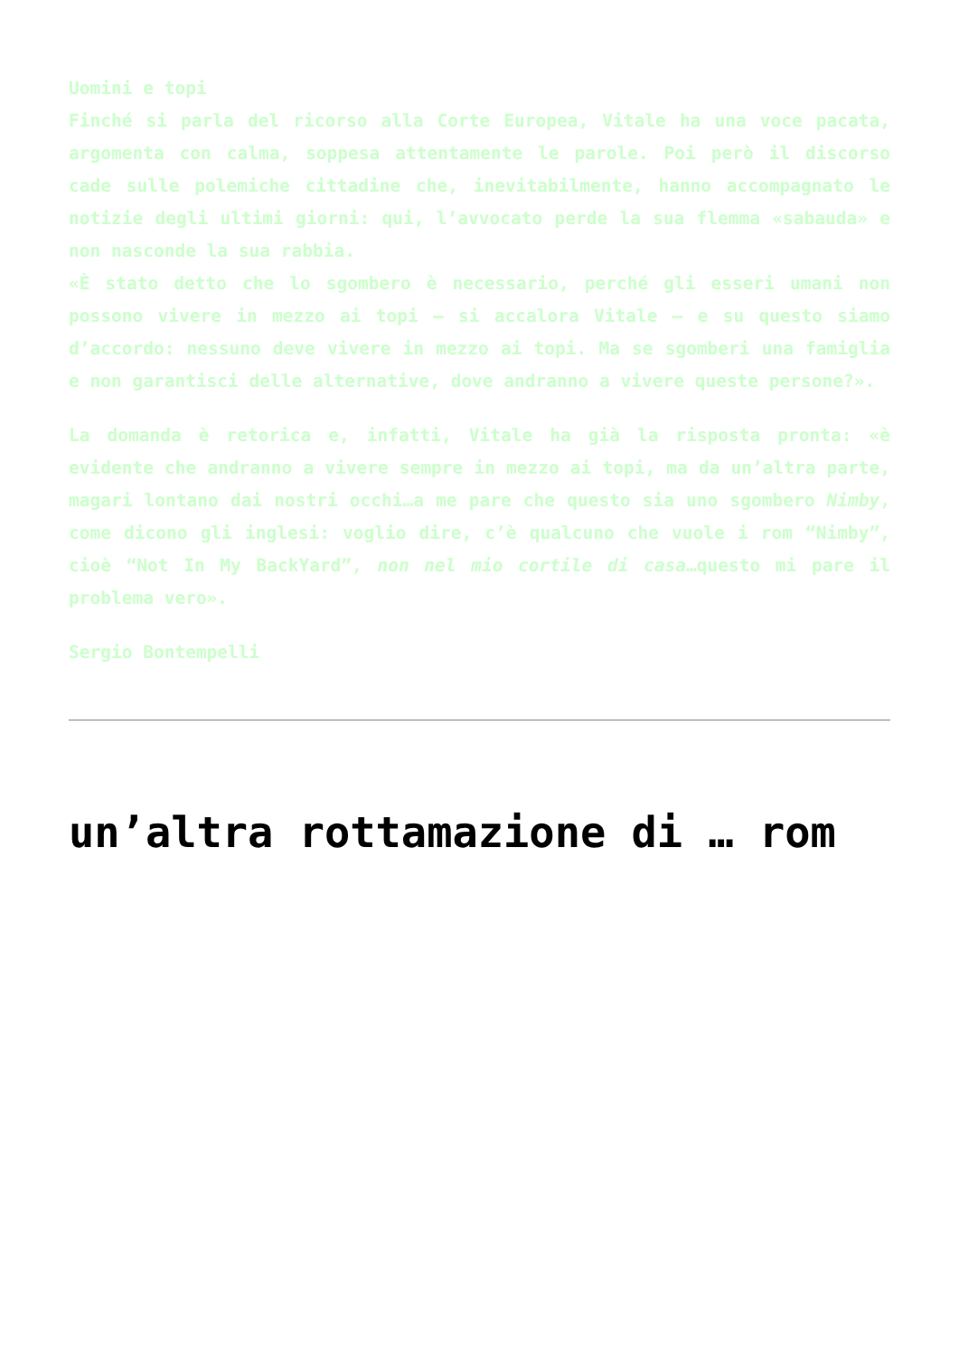Uomini e topi
Finché si parla del ricorso alla Corte Europea, Vitale ha una voce pacata, argomenta con calma, soppesa attentamente le parole. Poi però il discorso cade sulle polemiche cittadine che, inevitabilmente, hanno accompagnato le notizie degli ultimi giorni: qui, l’avvocato perde la sua flemma «sabauda» e non nasconde la sua rabbia.
«È stato detto che lo sgombero è necessario, perché gli esseri umani non possono vivere in mezzo ai topi – si accalora Vitale – e su questo siamo d’accordo: nessuno deve vivere in mezzo ai topi. Ma se sgomberi una famiglia e non garantisci delle alternative, dove andranno a vivere queste persone?».
La domanda è retorica e, infatti, Vitale ha già la risposta pronta: «è evidente che andranno a vivere sempre in mezzo ai topi, ma da un’altra parte, magari lontano dai nostri occhi…a me pare che questo sia uno sgombero Nimby, come dicono gli inglesi: voglio dire, c’è qualcuno che vuole i rom “Nimby”, cioè “Not In My BackYard”, non nel mio cortile di casa…questo mi pare il problema vero».
Sergio Bontempelli
un’altra rottamazione di … rom